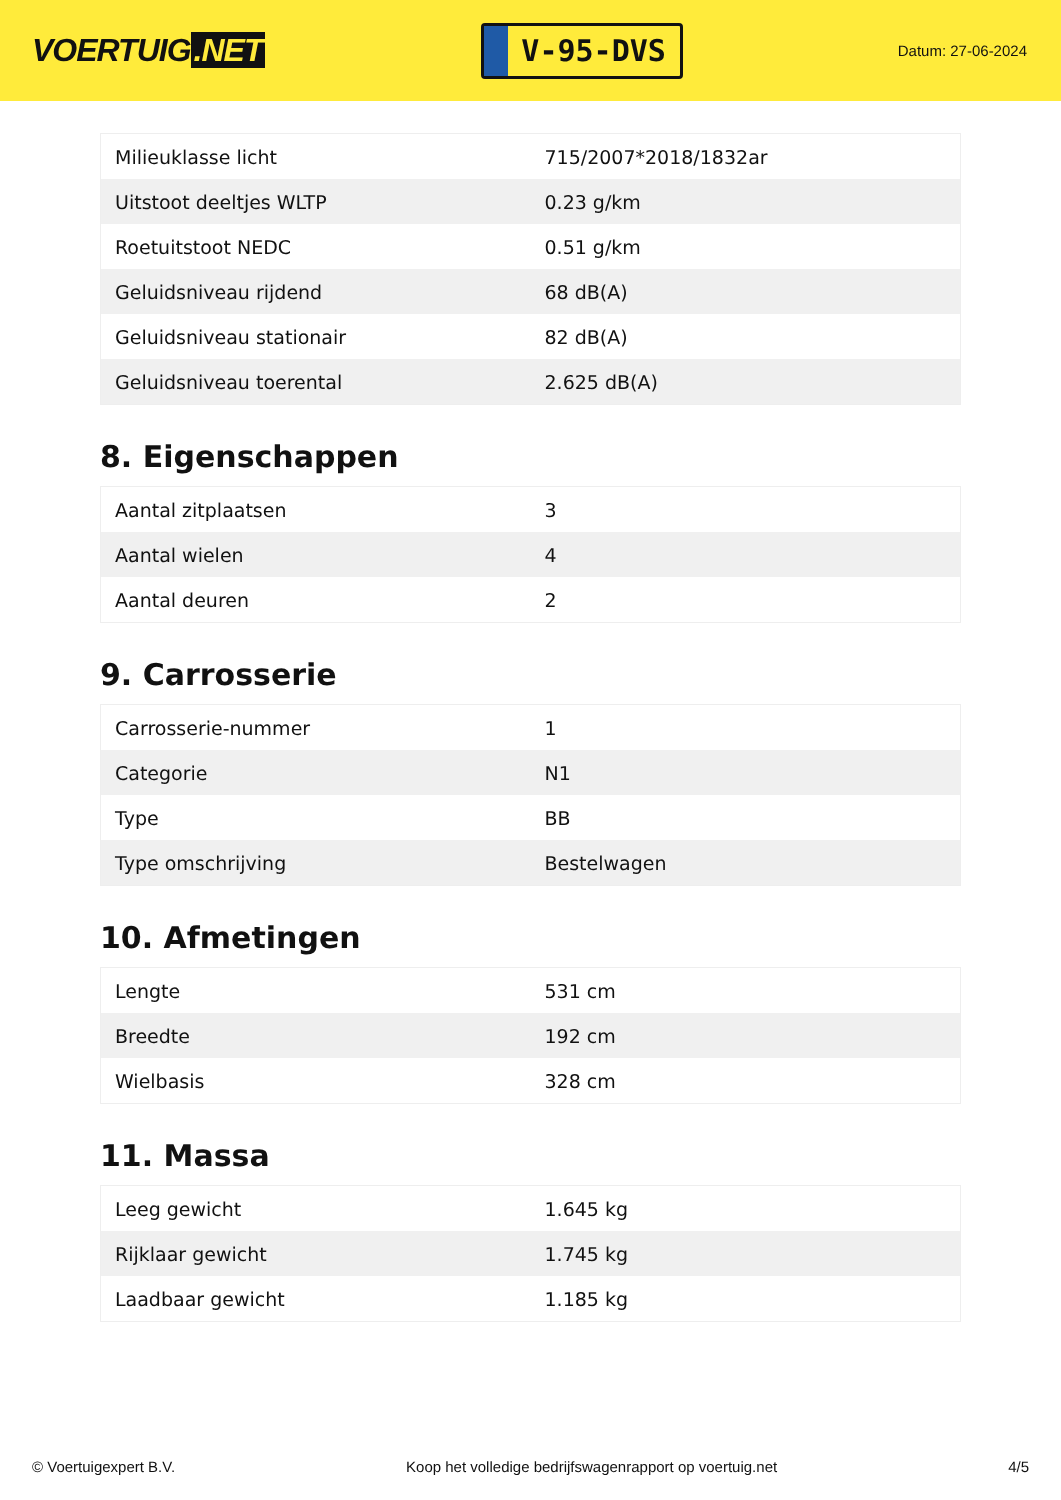VOERTUIG.NET
V-95-DVS
Datum: 27-06-2024
| Milieuklasse licht | 715/2007*2018/1832ar |
| Uitstoot deeltjes WLTP | 0.23 g/km |
| Roetuitstoot NEDC | 0.51 g/km |
| Geluidsniveau rijdend | 68 dB(A) |
| Geluidsniveau stationair | 82 dB(A) |
| Geluidsniveau toerental | 2.625 dB(A) |
8. Eigenschappen
| Aantal zitplaatsen | 3 |
| Aantal wielen | 4 |
| Aantal deuren | 2 |
9. Carrosserie
| Carrosserie-nummer | 1 |
| Categorie | N1 |
| Type | BB |
| Type omschrijving | Bestelwagen |
10. Afmetingen
| Lengte | 531 cm |
| Breedte | 192 cm |
| Wielbasis | 328 cm |
11. Massa
| Leeg gewicht | 1.645 kg |
| Rijklaar gewicht | 1.745 kg |
| Laadbaar gewicht | 1.185 kg |
© Voertuigexpert B.V. Koop het volledige bedrijfswagenrapport op voertuig.net 4/5